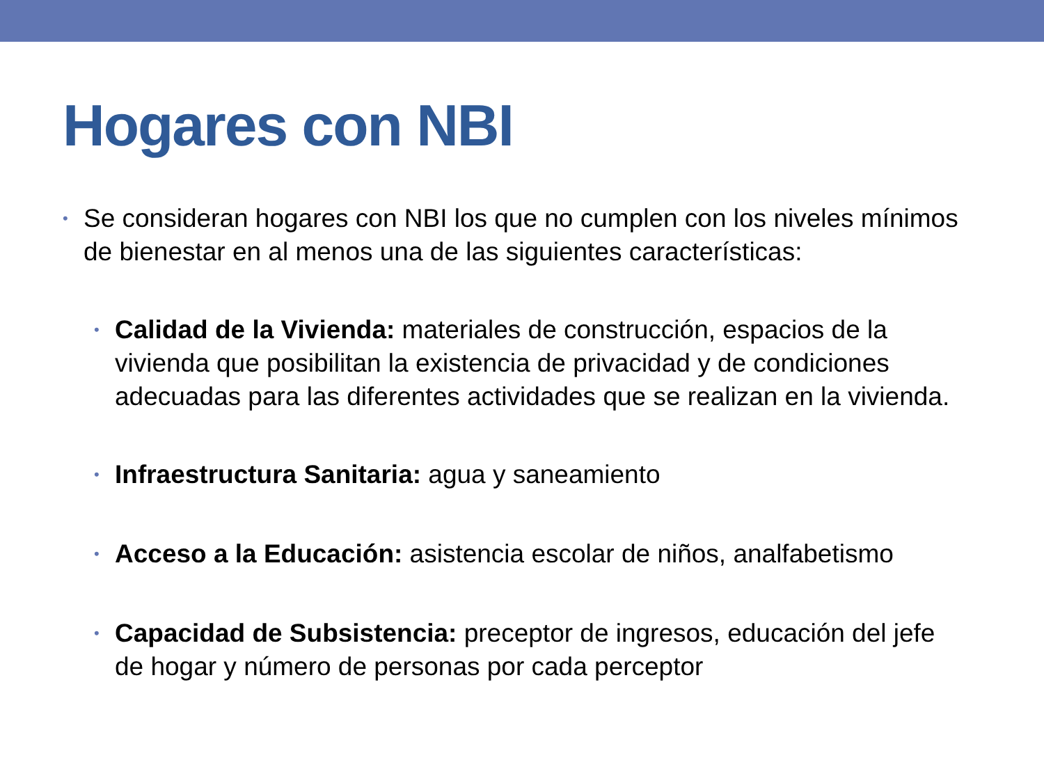Hogares con NBI
• Se consideran hogares con NBI los que no cumplen con los niveles mínimos de bienestar en al menos una de las siguientes características:
• Calidad de la Vivienda: materiales de construcción, espacios de la vivienda que posibilitan la existencia de privacidad y de condiciones adecuadas para las diferentes actividades que se realizan en la vivienda.
• Infraestructura Sanitaria: agua y saneamiento
• Acceso a la Educación: asistencia escolar de niños, analfabetismo
• Capacidad de Subsistencia: preceptor de ingresos, educación del jefe de hogar y número de personas por cada perceptor